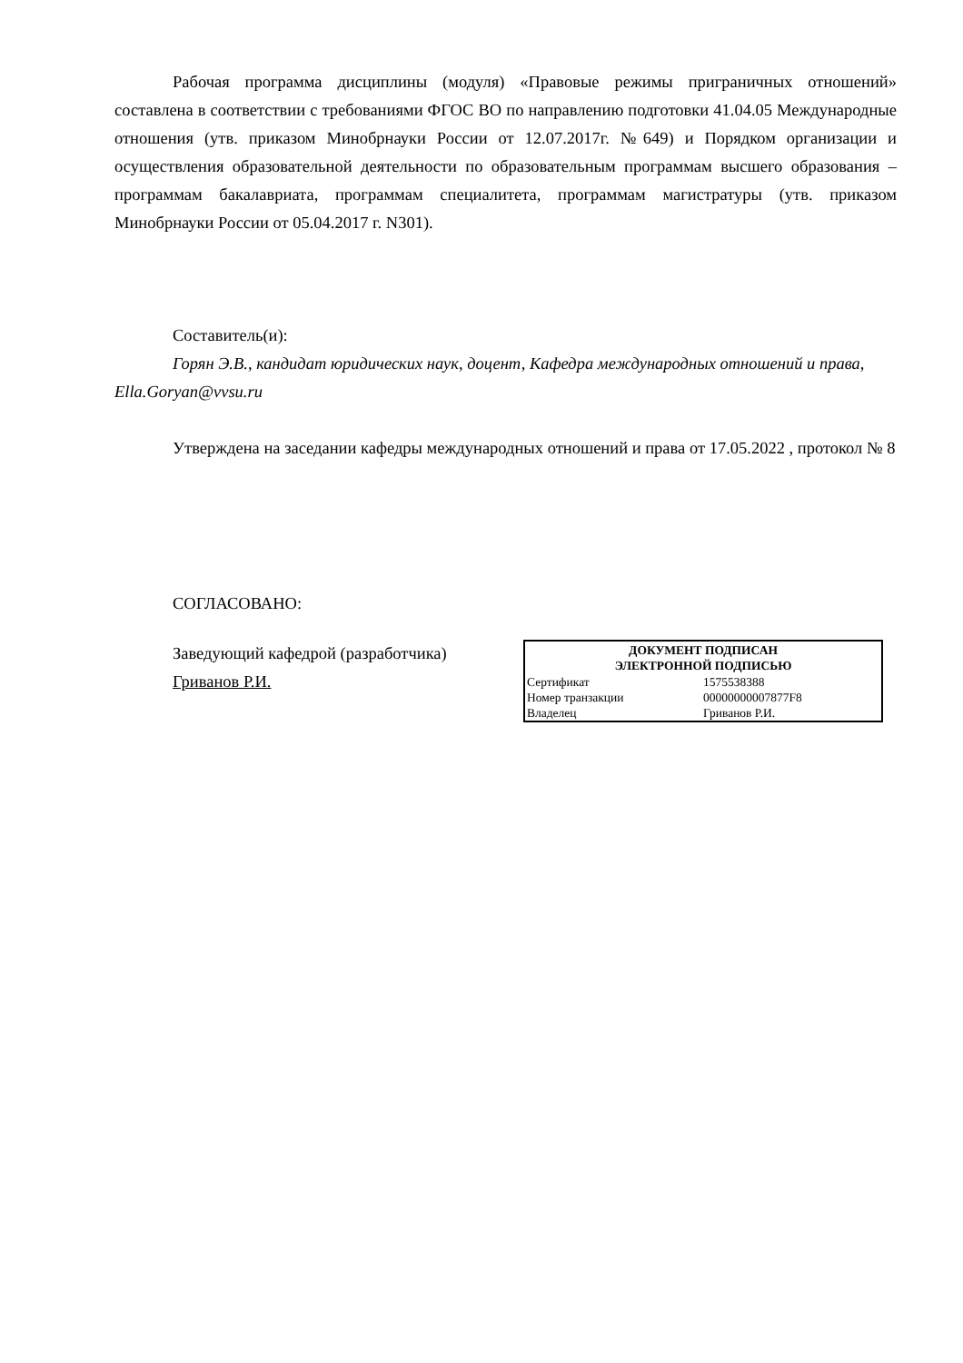Рабочая программа дисциплины (модуля) «Правовые режимы приграничных отношений» составлена в соответствии с требованиями ФГОС ВО по направлению подготовки 41.04.05 Международные отношения (утв. приказом Минобрнауки России от 12.07.2017г. №649) и Порядком организации и осуществления образовательной деятельности по образовательным программам высшего образования – программам бакалавриата, программам специалитета, программам магистратуры (утв. приказом Минобрнауки России от 05.04.2017 г. N301).
Составитель(и):
Горян Э.В., кандидат юридических наук, доцент, Кафедра международных отношений и права, Ella.Goryan@vvsu.ru
Утверждена на заседании кафедры международных отношений и права от 17.05.2022 , протокол № 8
СОГЛАСОВАНО:
Заведующий кафедрой (разработчика)
Гриванов Р.И.
| ДОКУМЕНТ ПОДПИСАН ЭЛЕКТРОННОЙ ПОДПИСЬЮ | |
| --- | --- |
| Сертификат | 1575538388 |
| Номер транзакции | 00000000007877F8 |
| Владелец | Гриванов Р.И. |